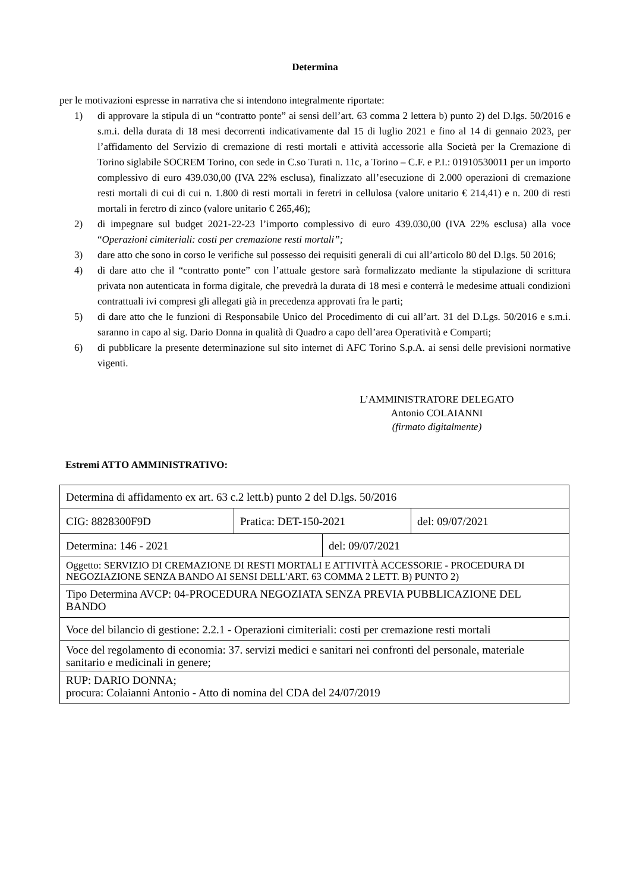Determina
per le motivazioni espresse in narrativa che si intendono integralmente riportate:
1) di approvare la stipula di un “contratto ponte” ai sensi dell’art. 63 comma 2 lettera b) punto 2) del D.lgs. 50/2016 e s.m.i. della durata di 18 mesi decorrenti indicativamente dal 15 di luglio 2021 e fino al 14 di gennaio 2023, per l’affidamento del Servizio di cremazione di resti mortali e attività accessorie alla Società per la Cremazione di Torino siglabile SOCREM Torino, con sede in C.so Turati n. 11c, a Torino – C.F. e P.I.: 01910530011 per un importo complessivo di euro 439.030,00 (IVA 22% esclusa), finalizzato all’esecuzione di 2.000 operazioni di cremazione resti mortali di cui di cui n. 1.800 di resti mortali in feretri in cellulosa (valore unitario € 214,41) e n. 200 di resti mortali in feretro di zinco (valore unitario € 265,46);
2) di impegnare sul budget 2021-22-23 l’importo complessivo di euro 439.030,00 (IVA 22% esclusa) alla voce “Operazioni cimiteriali: costi per cremazione resti mortali”;
3) dare atto che sono in corso le verifiche sul possesso dei requisiti generali di cui all’articolo 80 del D.lgs. 50 2016;
4) di dare atto che il “contratto ponte” con l’attuale gestore sarà formalizzato mediante la stipulazione di scrittura privata non autenticata in forma digitale, che prevedrà la durata di 18 mesi e conterrà le medesime attuali condizioni contrattuali ivi compresi gli allegati già in precedenza approvati fra le parti;
5) di dare atto che le funzioni di Responsabile Unico del Procedimento di cui all’art. 31 del D.Lgs. 50/2016 e s.m.i. saranno in capo al sig. Dario Donna in qualità di Quadro a capo dell’area Operatività e Comparti;
6) di pubblicare la presente determinazione sul sito internet di AFC Torino S.p.A. ai sensi delle previsioni normative vigenti.
L’AMMINISTRATORE DELEGATO
Antonio COLAIANNI
(firmato digitalmente)
Estremi ATTO AMMINISTRATIVO:
| Determina di affidamento ex art. 63 c.2 lett.b) punto 2 del D.lgs. 50/2016 | | | |
| CIG: 8828300F9D | Pratica: DET-150-2021 | | del: 09/07/2021 |
| Determina: 146 - 2021 | | del: 09/07/2021 | |
| Oggetto: SERVIZIO DI CREMAZIONE DI RESTI MORTALI E ATTIVITÀ ACCESSORIE - PROCEDURA DI NEGOZIAZIONE SENZA BANDO AI SENSI DELL'ART. 63 COMMA 2 LETT. B) PUNTO 2) | | | |
| Tipo Determina AVCP: 04-PROCEDURA NEGOZIATA SENZA PREVIA PUBBLICAZIONE DEL BANDO | | | |
| Voce del bilancio di gestione: 2.2.1 - Operazioni cimiteriali: costi per cremazione resti mortali | | | |
| Voce del regolamento di economia: 37. servizi medici e sanitari nei confronti del personale, materiale sanitario e medicinali in genere; | | | |
| RUP: DARIO DONNA; procura: Colaianni Antonio - Atto di nomina del CDA del 24/07/2019 | | | |